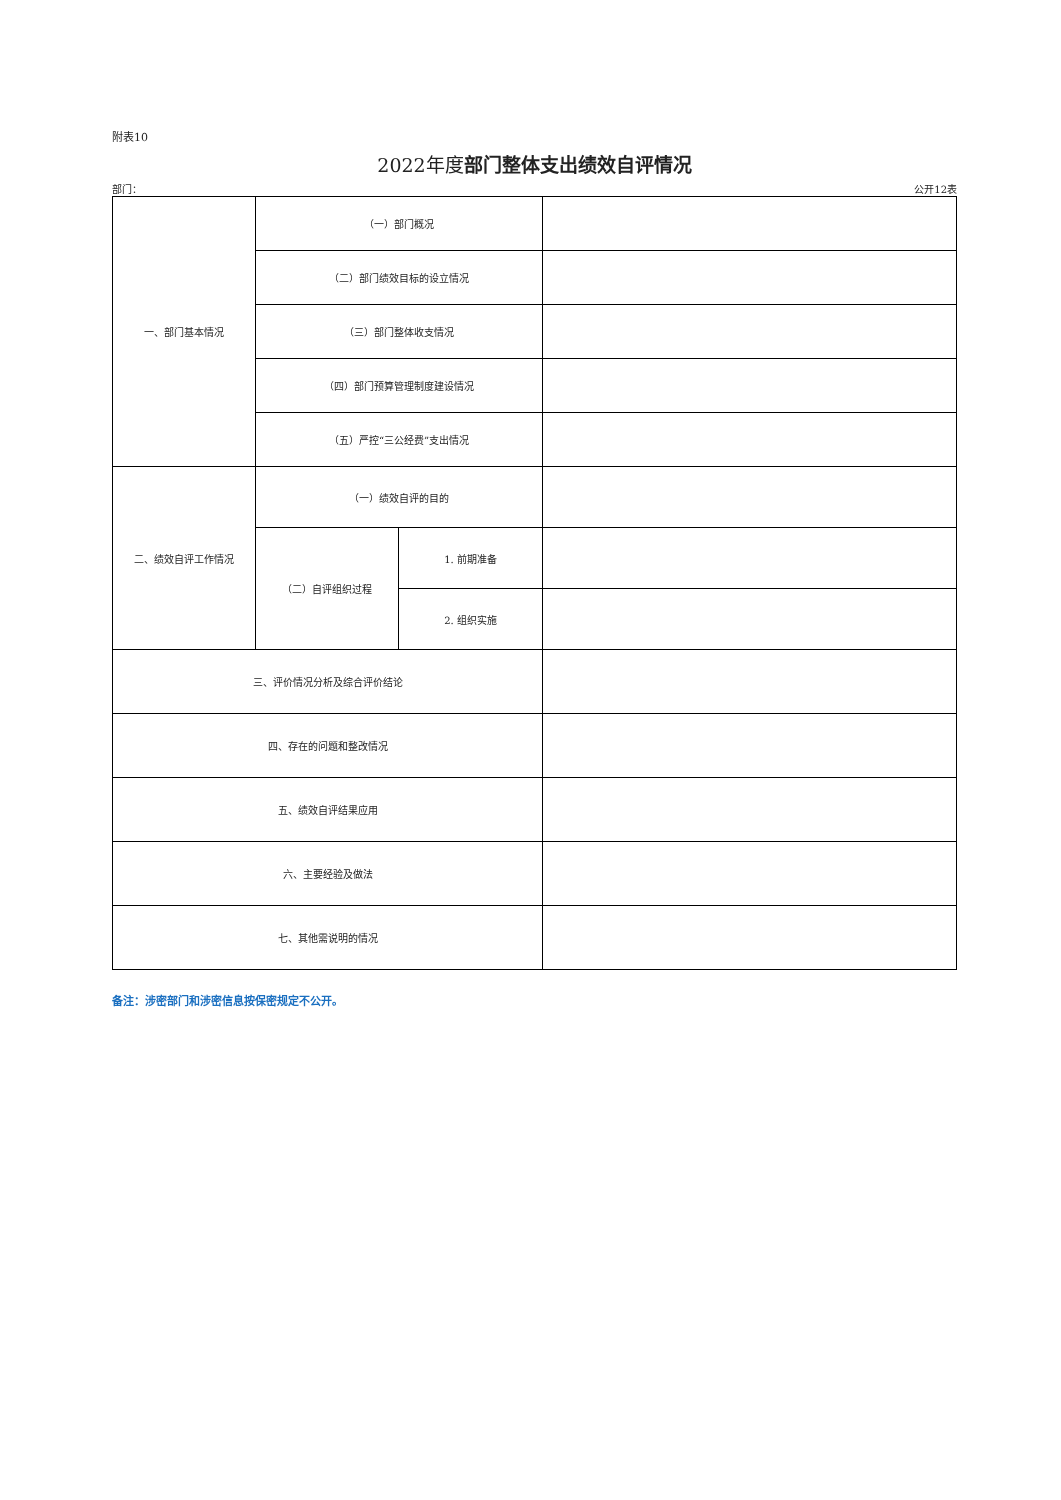附表10
2022年度部门整体支出绩效自评情况
部门： 公开12表
| 一、部门基本情况 | （一）部门概况 | | |
| | （二）部门绩效目标的设立情况 | | |
| | （三）部门整体收支情况 | | |
| | （四）部门预算管理制度建设情况 | | |
| | （五）严控“三公经费”支出情况 | | |
| 二、绩效自评工作情况 | （一）绩效自评的目的 | | |
| | （二）自评组织过程 | 1. 前期准备 | |
| | | 2. 组织实施 | |
| 三、评价情况分析及综合评价结论 | | | |
| 四、存在的问题和整改情况 | | | |
| 五、绩效自评结果应用 | | | |
| 六、主要经验及做法 | | | |
| 七、其他需说明的情况 | | | |
备注：涉密部门和涉密信息按保密规定不公开。